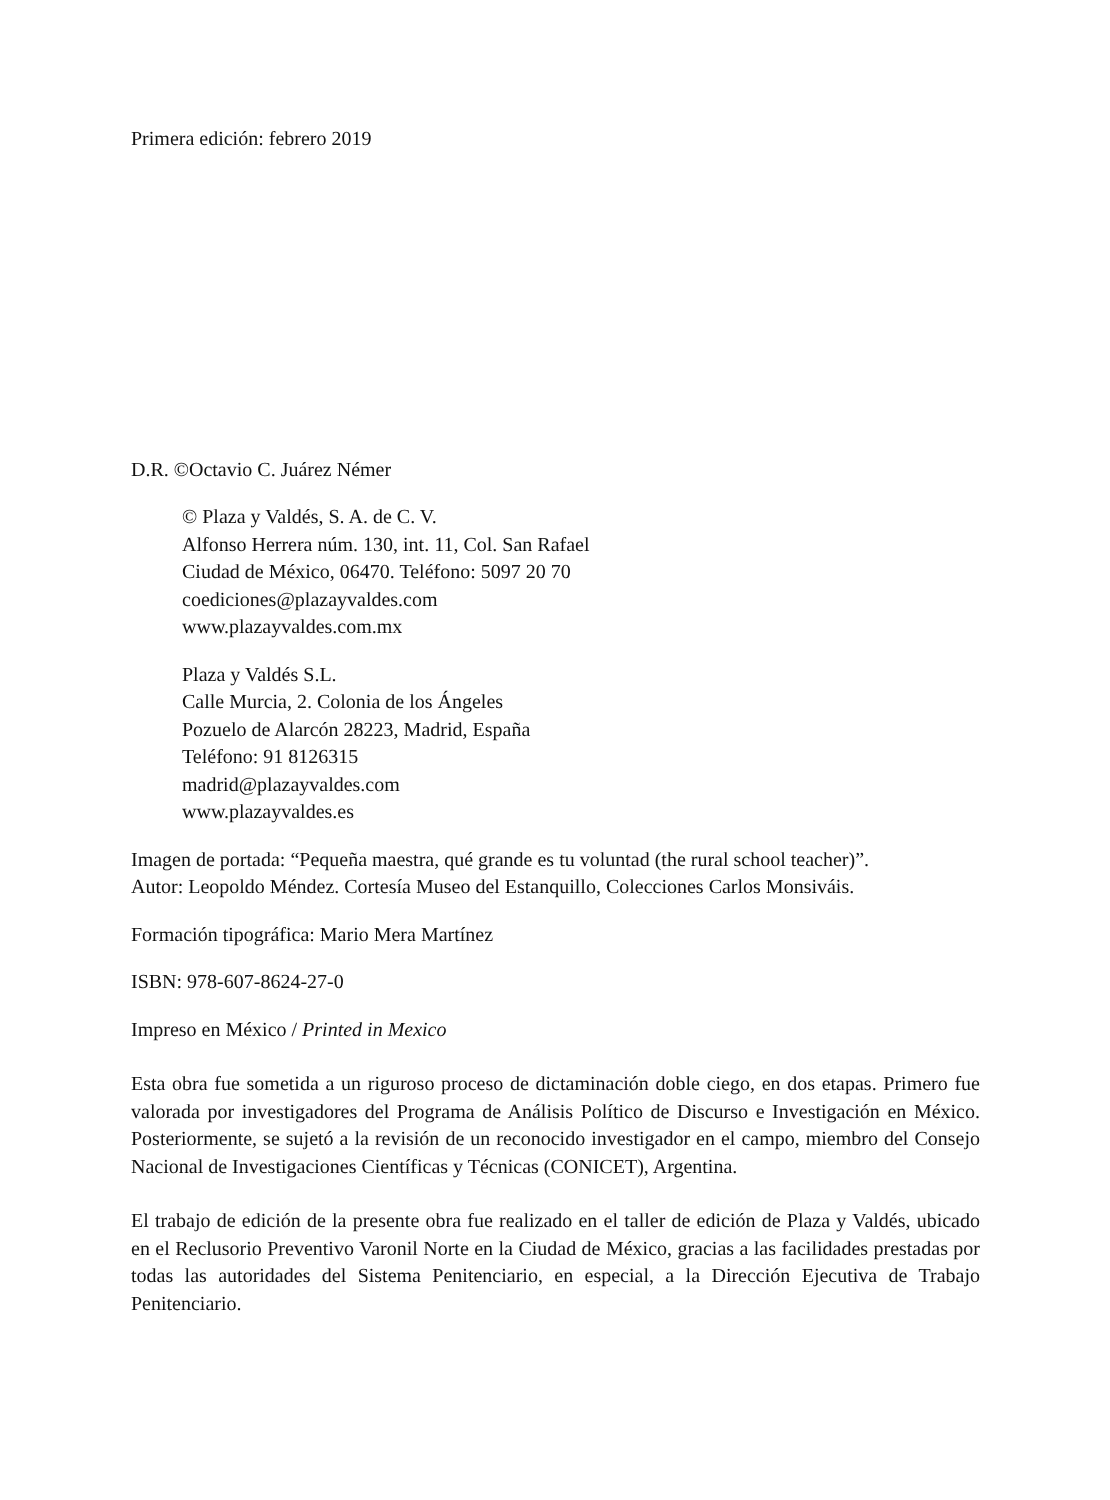Primera edición: febrero 2019
D.R. ©Octavio C. Juárez Némer
© Plaza y Valdés, S. A. de C. V.
Alfonso Herrera núm. 130, int. 11, Col. San Rafael
Ciudad de México, 06470. Teléfono: 5097 20 70
coediciones@plazayvaldes.com
www.plazayvaldes.com.mx
Plaza y Valdés S.L.
Calle Murcia, 2. Colonia de los Ángeles
Pozuelo de Alarcón 28223, Madrid, España
Teléfono: 91 8126315
madrid@plazayvaldes.com
www.plazayvaldes.es
Imagen de portada: “Pequeña maestra, qué grande es tu voluntad (the rural school teacher)”.
Autor: Leopoldo Méndez. Cortesía Museo del Estanquillo, Colecciones Carlos Monsiváis.
Formación tipográfica: Mario Mera Martínez
ISBN: 978-607-8624-27-0
Impreso en México / Printed in Mexico
Esta obra fue sometida a un riguroso proceso de dictaminación doble ciego, en dos etapas. Primero fue valorada por investigadores del Programa de Análisis Político de Discurso e Investigación en México. Posteriormente, se sujetó a la revisión de un reconocido investigador en el campo, miembro del Consejo Nacional de Investigaciones Científicas y Técnicas (CONICET), Argentina.
El trabajo de edición de la presente obra fue realizado en el taller de edición de Plaza y Valdés, ubicado en el Reclusorio Preventivo Varonil Norte en la Ciudad de México, gracias a las facilidades prestadas por todas las autoridades del Sistema Penitenciario, en especial, a la Dirección Ejecutiva de Trabajo Penitenciario.